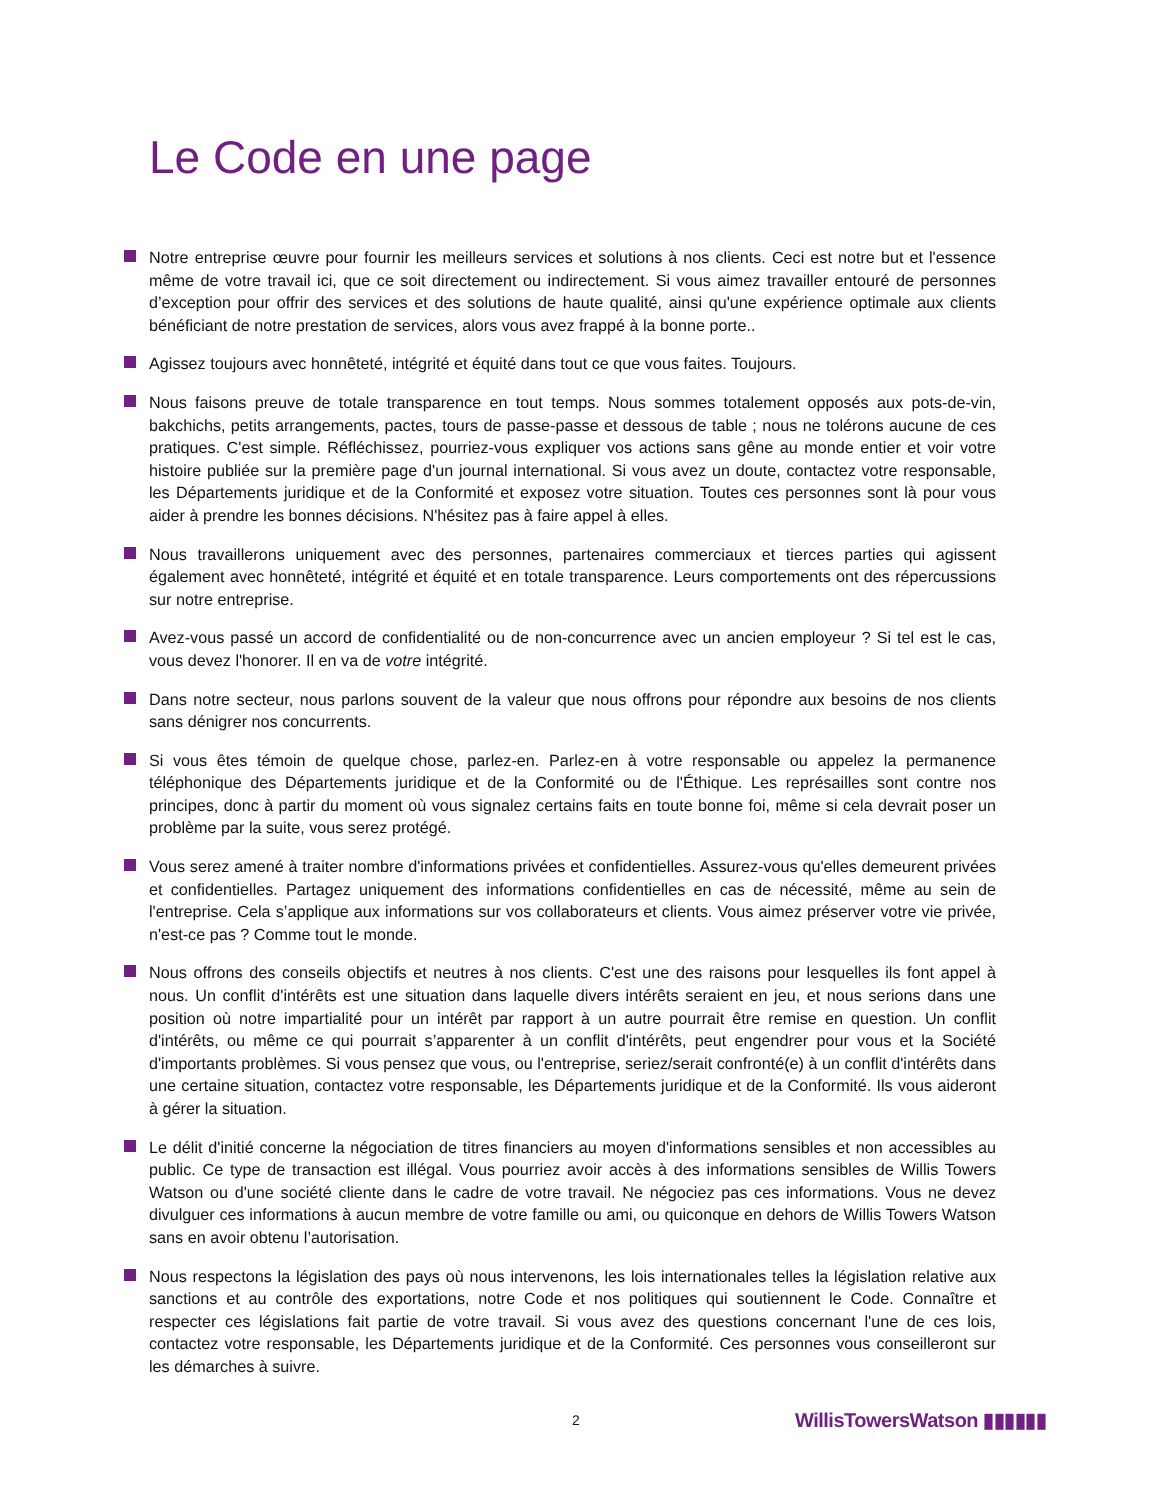Le Code en une page
Notre entreprise œuvre pour fournir les meilleurs services et solutions à nos clients. Ceci est notre but et l'essence même de votre travail ici, que ce soit directement ou indirectement. Si vous aimez travailler entouré de personnes d’exception pour offrir des services et des solutions de haute qualité, ainsi qu'une expérience optimale aux clients bénéficiant de notre prestation de services, alors vous avez frappé à la bonne porte..
Agissez toujours avec honnêteté, intégrité et équité dans tout ce que vous faites. Toujours.
Nous faisons preuve de totale transparence en tout temps. Nous sommes totalement opposés aux pots-de-vin, bakchichs, petits arrangements, pactes, tours de passe-passe et dessous de table ; nous ne tolérons aucune de ces pratiques. C'est simple. Réfléchissez, pourriez-vous expliquer vos actions sans gêne au monde entier et voir votre histoire publiée sur la première page d'un journal international. Si vous avez un doute, contactez votre responsable, les Départements juridique et de la Conformité et exposez votre situation. Toutes ces personnes sont là pour vous aider à prendre les bonnes décisions. N'hésitez pas à faire appel à elles.
Nous travaillerons uniquement avec des personnes, partenaires commerciaux et tierces parties qui agissent également avec honnêteté, intégrité et équité et en totale transparence. Leurs comportements ont des répercussions sur notre entreprise.
Avez-vous passé un accord de confidentialité ou de non-concurrence avec un ancien employeur ? Si tel est le cas, vous devez l'honorer. Il en va de votre intégrité.
Dans notre secteur, nous parlons souvent de la valeur que nous offrons pour répondre aux besoins de nos clients sans dénigrer nos concurrents.
Si vous êtes témoin de quelque chose, parlez-en. Parlez-en à votre responsable ou appelez la permanence téléphonique des Départements juridique et de la Conformité ou de l'Éthique. Les représailles sont contre nos principes, donc à partir du moment où vous signalez certains faits en toute bonne foi, même si cela devrait poser un problème par la suite, vous serez protégé.
Vous serez amené à traiter nombre d'informations privées et confidentielles. Assurez-vous qu'elles demeurent privées et confidentielles. Partagez uniquement des informations confidentielles en cas de nécessité, même au sein de l'entreprise. Cela s’applique aux informations sur vos collaborateurs et clients. Vous aimez préserver votre vie privée, n'est-ce pas ? Comme tout le monde.
Nous offrons des conseils objectifs et neutres à nos clients. C'est une des raisons pour lesquelles ils font appel à nous. Un conflit d'intérêts est une situation dans laquelle divers intérêts seraient en jeu, et nous serions dans une position où notre impartialité pour un intérêt par rapport à un autre pourrait être remise en question. Un conflit d'intérêts, ou même ce qui pourrait s’apparenter à un conflit d'intérêts, peut engendrer pour vous et la Société d'importants problèmes. Si vous pensez que vous, ou l'entreprise, seriez/serait confronté(e) à un conflit d'intérêts dans une certaine situation, contactez votre responsable, les Départements juridique et de la Conformité. Ils vous aideront à gérer la situation.
Le délit d'initié concerne la négociation de titres financiers au moyen d'informations sensibles et non accessibles au public. Ce type de transaction est illégal. Vous pourriez avoir accès à des informations sensibles de Willis Towers Watson ou d'une société cliente dans le cadre de votre travail. Ne négociez pas ces informations. Vous ne devez divulguer ces informations à aucun membre de votre famille ou ami, ou quiconque en dehors de Willis Towers Watson sans en avoir obtenu l’autorisation.
Nous respectons la législation des pays où nous intervenons, les lois internationales telles la législation relative aux sanctions et au contrôle des exportations, notre Code et nos politiques qui soutiennent le Code. Connaître et respecter ces législations fait partie de votre travail. Si vous avez des questions concernant l'une de ces lois, contactez votre responsable, les Départements juridique et de la Conformité. Ces personnes vous conseilleront sur les démarches à suivre.
2 WillisTowersWatson ▮▮▮▮▮▮